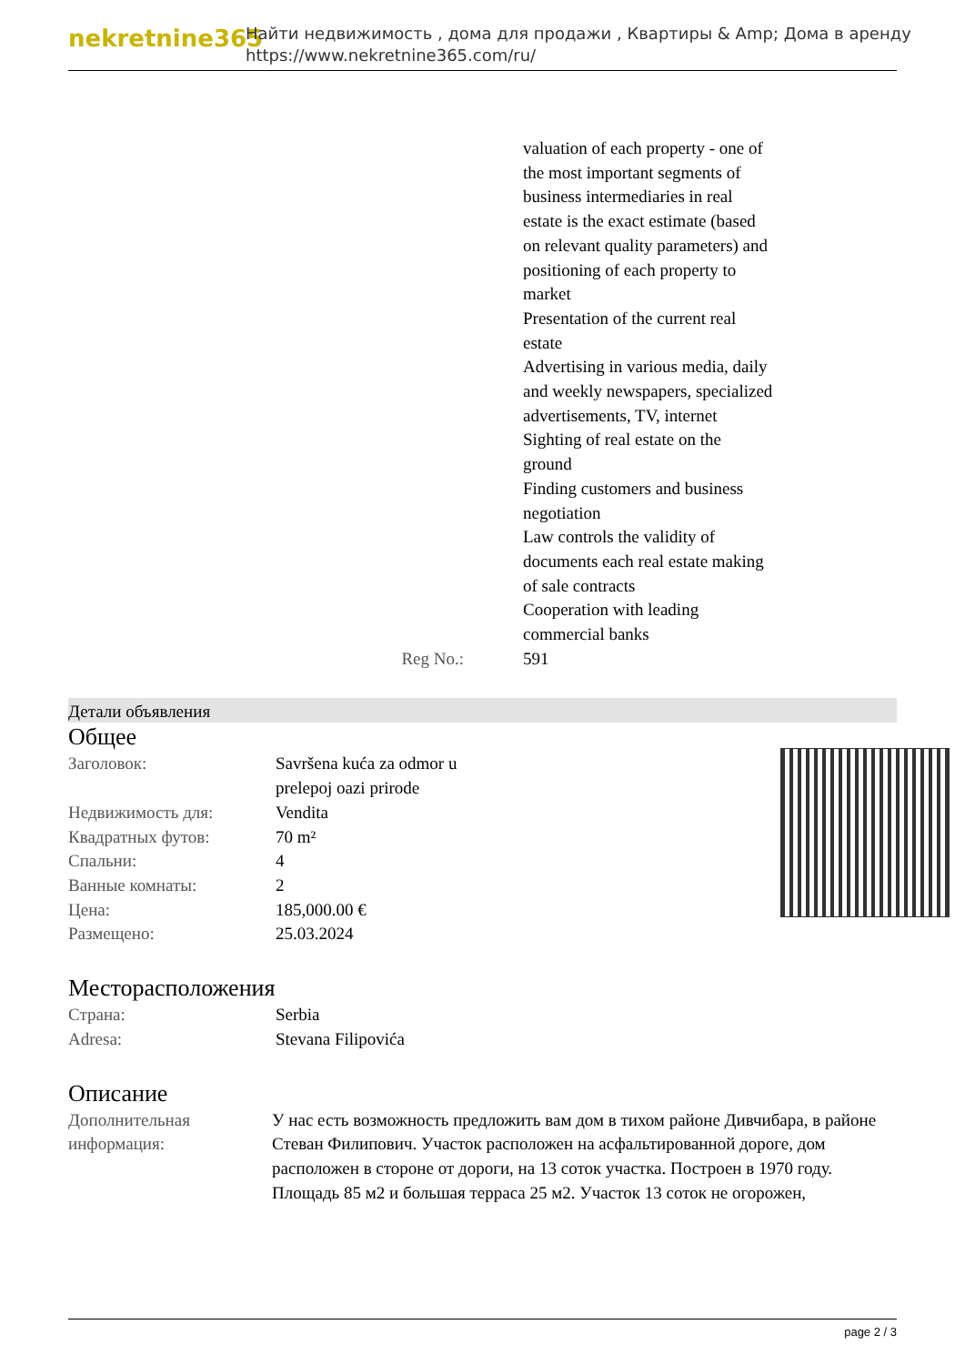nekretnine365
Найти недвижимость , дома для продажи , Квартиры & Amp; Дома в аренду
https://www.nekretnine365.com/ru/
| | valuation of each property - one of the most important segments of business intermediaries in real estate is the exact estimate (based on relevant quality parameters) and positioning of each property to market Presentation of the current real estate Advertising in various media, daily and weekly newspapers, specialized advertisements, TV, internet Sighting of real estate on the ground Finding customers and business negotiation Law controls the validity of documents each real estate making of sale contracts Cooperation with leading commercial banks |
| Reg No.: | 591 |
Детали объявления
Общее
| Заголовок: | Savršena kuća za odmor u prelepoj oazi prirode |
| Недвижимость для: | Vendita |
| Квадратных футов: | 70 m² |
| Спальни: | 4 |
| Ванные комнаты: | 2 |
| Цена: | 185,000.00 € |
| Размещено: | 25.03.2024 |
Месторасположения
| Страна: | Serbia |
| Adresa: | Stevana Filipovića |
Описание
| Дополнительная информация: | У нас есть возможность предложить вам дом в тихом районе Дивчибара, в районе Стеван Филипович. Участок расположен на асфальтированной дороге, дом расположен в стороне от дороги, на 13 соток участка. Построен в 1970 году. Площадь 85 м2 и большая терраса 25 м2. Участок 13 соток не огорожен, |
page 2 / 3